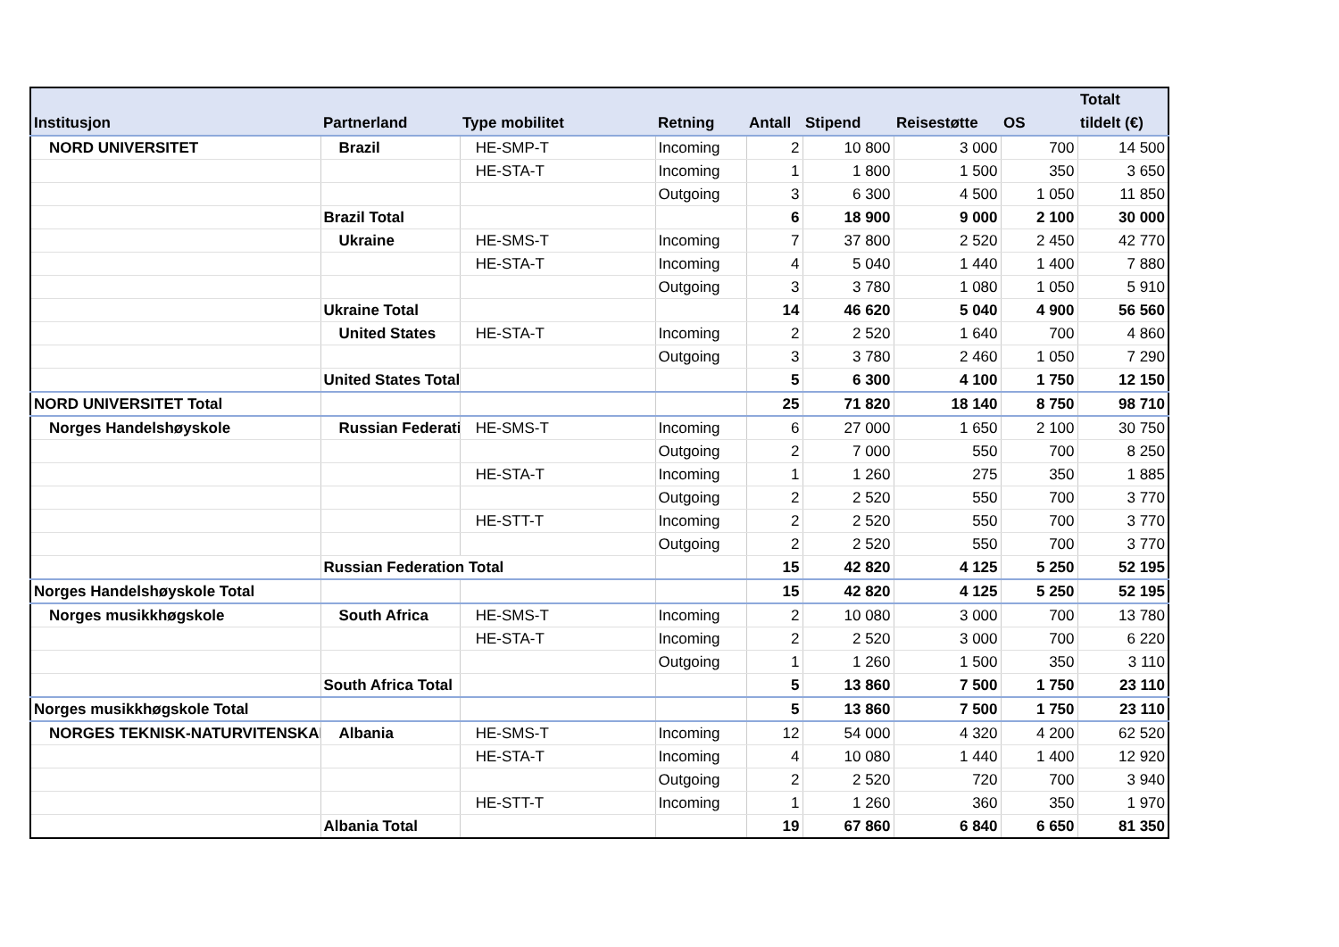| Institusjon | Partnerland | Type mobilitet | Retning | Antall | Stipend | Reisestøtte | OS | Totalt tildelt (€) |
| --- | --- | --- | --- | --- | --- | --- | --- | --- |
| NORD UNIVERSITET | Brazil | HE-SMP-T | Incoming | 2 | 10 800 | 3 000 | 700 | 14 500 |
| | | HE-STA-T | Incoming | 1 | 1 800 | 1 500 | 350 | 3 650 |
| | | | Outgoing | 3 | 6 300 | 4 500 | 1 050 | 11 850 |
| | Brazil Total | | | 6 | 18 900 | 9 000 | 2 100 | 30 000 |
| | Ukraine | HE-SMS-T | Incoming | 7 | 37 800 | 2 520 | 2 450 | 42 770 |
| | | HE-STA-T | Incoming | 4 | 5 040 | 1 440 | 1 400 | 7 880 |
| | | | Outgoing | 3 | 3 780 | 1 080 | 1 050 | 5 910 |
| | Ukraine Total | | | 14 | 46 620 | 5 040 | 4 900 | 56 560 |
| | United States | HE-STA-T | Incoming | 2 | 2 520 | 1 640 | 700 | 4 860 |
| | | | Outgoing | 3 | 3 780 | 2 460 | 1 050 | 7 290 |
| | United States Total | | | 5 | 6 300 | 4 100 | 1 750 | 12 150 |
| NORD UNIVERSITET Total | | | | 25 | 71 820 | 18 140 | 8 750 | 98 710 |
| Norges Handelshøyskole | Russian Federati | HE-SMS-T | Incoming | 6 | 27 000 | 1 650 | 2 100 | 30 750 |
| | | | Outgoing | 2 | 7 000 | 550 | 700 | 8 250 |
| | | HE-STA-T | Incoming | 1 | 1 260 | 275 | 350 | 1 885 |
| | | | Outgoing | 2 | 2 520 | 550 | 700 | 3 770 |
| | | HE-STT-T | Incoming | 2 | 2 520 | 550 | 700 | 3 770 |
| | | | Outgoing | 2 | 2 520 | 550 | 700 | 3 770 |
| | Russian Federation Total | | | 15 | 42 820 | 4 125 | 5 250 | 52 195 |
| Norges Handelshøyskole Total | | | | 15 | 42 820 | 4 125 | 5 250 | 52 195 |
| Norges musikkhøgskole | South Africa | HE-SMS-T | Incoming | 2 | 10 080 | 3 000 | 700 | 13 780 |
| | | HE-STA-T | Incoming | 2 | 2 520 | 3 000 | 700 | 6 220 |
| | | | Outgoing | 1 | 1 260 | 1 500 | 350 | 3 110 |
| | South Africa Total | | | 5 | 13 860 | 7 500 | 1 750 | 23 110 |
| Norges musikkhøgskole Total | | | | 5 | 13 860 | 7 500 | 1 750 | 23 110 |
| NORGES TEKNISK-NATURVITENSKAPI | Albania | HE-SMS-T | Incoming | 12 | 54 000 | 4 320 | 4 200 | 62 520 |
| | | HE-STA-T | Incoming | 4 | 10 080 | 1 440 | 1 400 | 12 920 |
| | | | Outgoing | 2 | 2 520 | 720 | 700 | 3 940 |
| | | HE-STT-T | Incoming | 1 | 1 260 | 360 | 350 | 1 970 |
| | Albania Total | | | 19 | 67 860 | 6 840 | 6 650 | 81 350 |